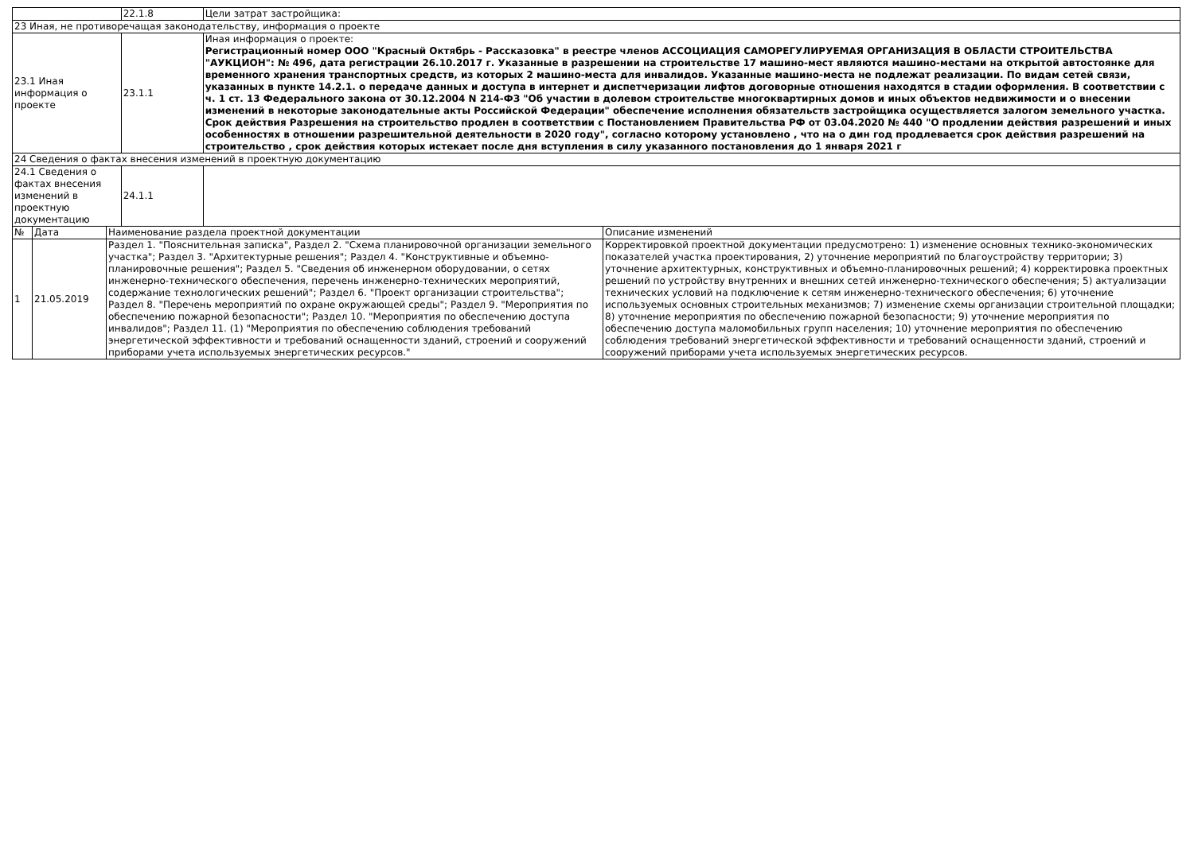| | | | 22.1.8 | Цели затрат застройщика: | |
| 23 Иная, не противоречащая законодательству, информация о проекте | | | | | |
| 23.1 Иная информация о проекте | | | 23.1.1 | Иная информация о проекте: Регистрационный номер ООО "Красный Октябрь - Рассказовка" в реестре членов АССОЦИАЦИЯ САМОРЕГУЛИРУЕМАЯ ОРГАНИЗАЦИЯ В ОБЛАСТИ СТРОИТЕЛЬСТВА "АУКЦИОН": № 496, дата регистрации 26.10.2017 г. Указанные в разрешении на строительстве 17 машино-мест являются машино-местами на открытой автостоянке для временного хранения транспортных средств, из которых 2 машино-места для инвалидов. Указанные машино-места не подлежат реализации. По видам сетей связи, указанных в пункте 14.2.1. о передаче данных и доступа в интернет и диспетчеризации лифтов договорные отношения находятся в стадии оформления. В соответствии с ч. 1 ст. 13 Федерального закона от 30.12.2004 N 214-ФЗ "Об участии в долевом строительстве многоквартирных домов и иных объектов недвижимости и о внесении изменений в некоторые законодательные акты Российской Федерации" обеспечение исполнения обязательств застройщика осуществляется залогом земельного участка. Срок действия Разрешения на строительство продлен в соответствии с Постановлением Правительства РФ от 03.04.2020 № 440 "О продлении действия разрешений и иных особенностях в отношении разрешительной деятельности в 2020 году", согласно которому установлено , что на о дин год продлевается срок действия разрешений на строительство , срок действия которых истекает после дня вступления в силу указанного постановления до 1 января 2021 г | |
| 24 Сведения о фактах внесения изменений в проектную документацию | | | | | |
| 24.1 Сведения о фактах внесения изменений в проектную документацию | | | 24.1.1 | | |
| № | Дата | Наименование раздела проектной документации | | | Описание изменений |
| 1 | 21.05.2019 | Раздел 1. "Пояснительная записка", Раздел 2. "Схема планировочной организации земельного участка"; Раздел 3. "Архитектурные решения"; Раздел 4. "Конструктивные и объемно-планировочные решения"; Раздел 5. "Сведения об инженерном оборудовании, о сетях инженерно-технического обеспечения, перечень инженерно-технических мероприятий, содержание технологических решений"; Раздел 6. "Проект организации строительства"; Раздел 8. "Перечень мероприятий по охране окружающей среды"; Раздел 9. "Мероприятия по обеспечению пожарной безопасности"; Раздел 10. "Мероприятия по обеспечению доступа инвалидов"; Раздел 11. (1) "Мероприятия по обеспечению соблюдения требований энергетической эффективности и требований оснащенности зданий, строений и сооружений приборами учета используемых энергетических ресурсов." | | | Корректировкой проектной документации предусмотрено: 1) изменение основных технико-экономических показателей участка проектирования, 2) уточнение мероприятий по благоустройству территории; 3) уточнение архитектурных, конструктивных и объемно-планировочных решений; 4) корректировка проектных решений по устройству внутренних и внешних сетей инженерно-технического обеспечения; 5) актуализации технических условий на подключение к сетям инженерно-технического обеспечения; 6) уточнение используемых основных строительных механизмов; 7) изменение схемы организации строительной площадки; 8) уточнение мероприятия по обеспечению пожарной безопасности; 9) уточнение мероприятия по обеспечению доступа маломобильных групп населения; 10) уточнение мероприятия по обеспечению соблюдения требований энергетической эффективности и требований оснащенности зданий, строений и сооружений приборами учета используемых энергетических ресурсов. |